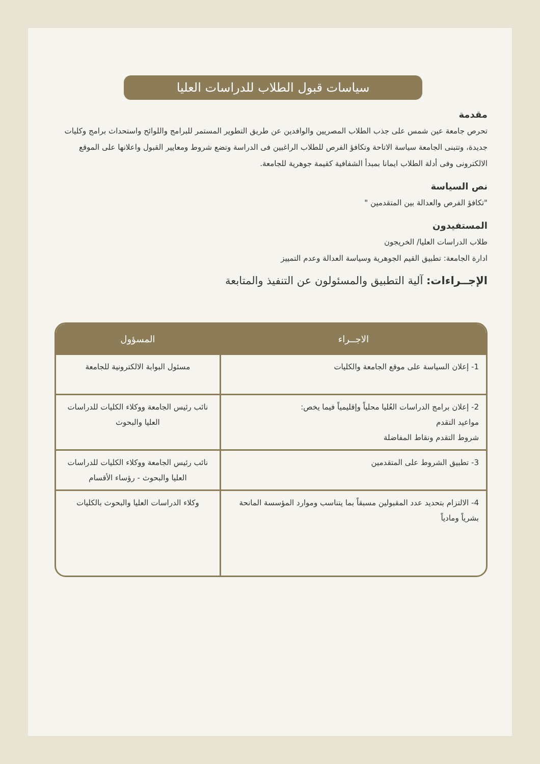سياسات قبول الطلاب للدراسات العليا
مقدمة
تحرص جامعة عين شمس على جذب الطلاب المصريين والوافدين عن طريق التطوير المستمر للبرامج واللوائح واستحداث برامج وكليات جديدة، وتتبنى الجامعة سياسة الاتاحة وتكافؤ الفرص للطلاب الراغبين فى الدراسة وتضع شروط ومعايير القبول واعلانها على الموقع الالكترونى وفى أدلة الطلاب ايمانا بمبدأ الشفافية كقيمة جوهرية للجامعة.
نص السياسة
"تكافؤ الفرص والعدالة بين المتقدمين "
المستفيدون
طلاب الدراسات العليا/ الخريجون
ادارة الجامعة: تطبيق القيم الجوهرية وسياسة العدالة وعدم التمييز
الإجــراءات: آلية التطبيق والمسئولون عن التنفيذ والمتابعة
| الاجــراء | المسؤول |
| --- | --- |
| 1- إعلان السياسة على موقع الجامعة والكليات | مسئول البوابة الالكترونية للجامعة |
| 2- إعلان برامج الدراسات العُليا محلياً وإقليمياً فيما يخص: مواعيد التقدم شروط التقدم ونقاط المفاضلة | نائب رئيس الجامعة ووكلاء الكليات للدراسات العليا والبحوث |
| 3- تطبيق الشروط على المتقدمين | نائب رئيس الجامعة ووكلاء الكليات للدراسات العليا والبحوث - رؤساء الأقسام |
| 4- الالتزام بتحديد عدد المقبولين مسبقاً بما يتناسب وموارد المؤسسة المانحة بشرياً ومادياً | وكلاء الدراسات العليا والبحوث بالكليات |